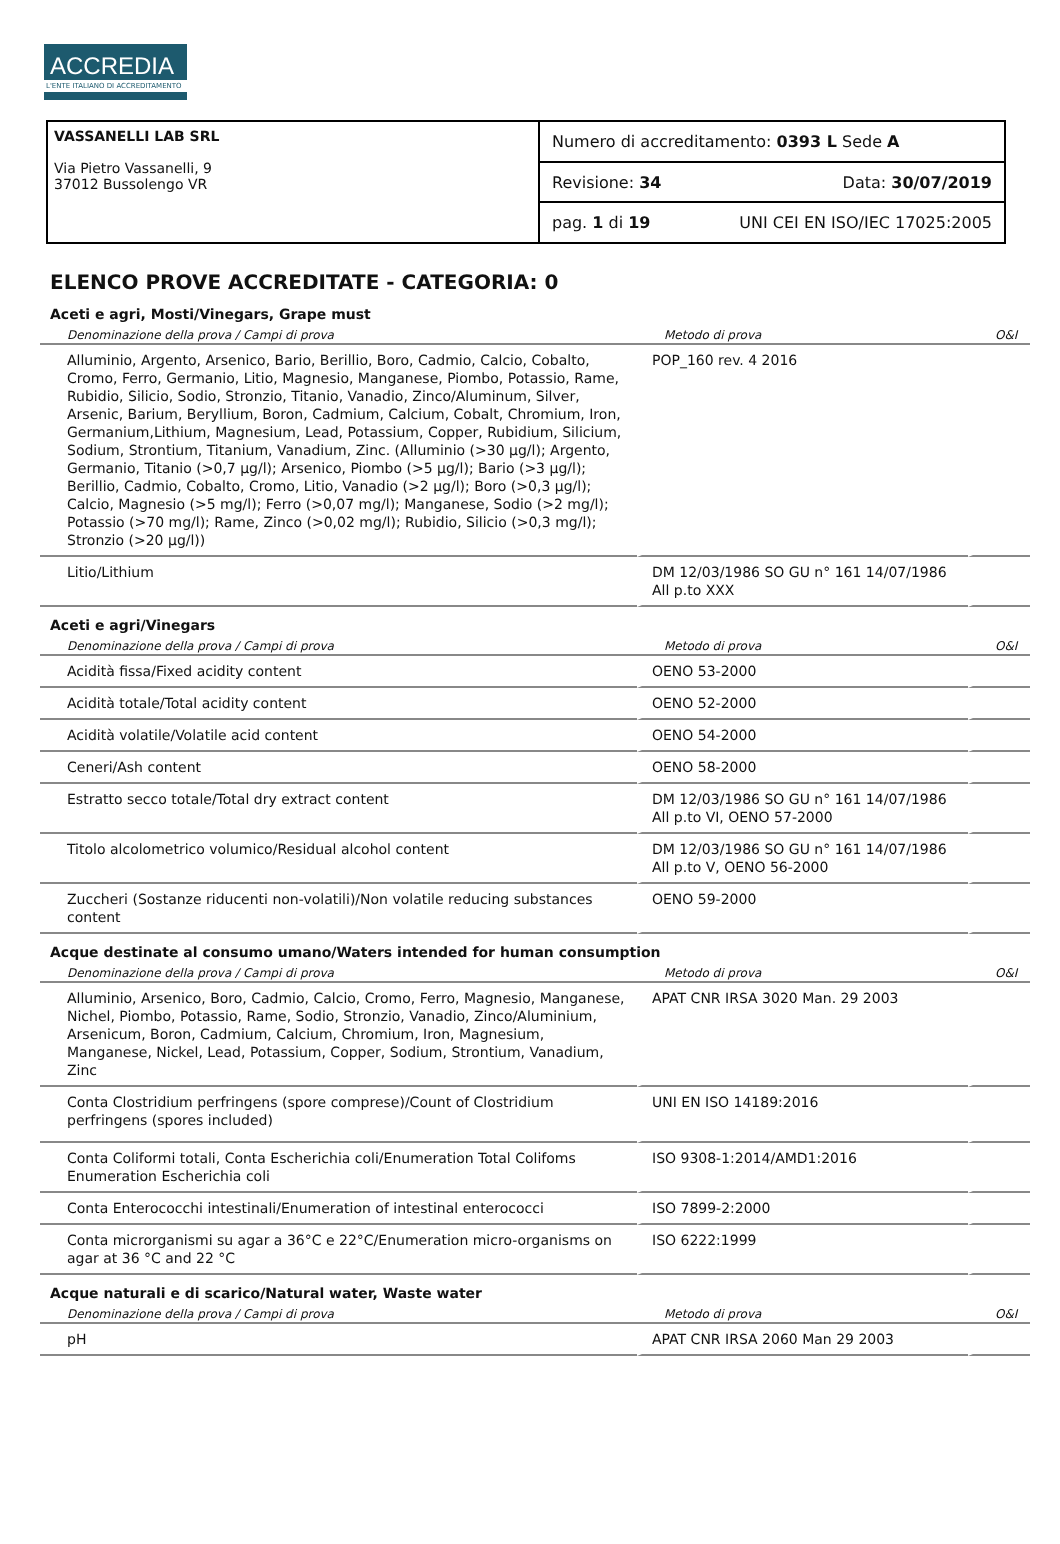ACCREDIA
L'ENTE ITALIANO DI ACCREDITAMENTO
VASSANELLI LAB SRL
Via Pietro Vassanelli, 9
37012 Bussolengo VR
Numero di accreditamento: 0393 L Sede A
Revisione: 34 Data: 30/07/2019
pag. 1 di 19 UNI CEI EN ISO/IEC 17025:2005
ELENCO PROVE ACCREDITATE - CATEGORIA: 0
Aceti e agri, Mosti/Vinegars, Grape must
| Denominazione della prova / Campi di prova | Metodo di prova | O&I |
| --- | --- | --- |
| Alluminio, Argento, Arsenico, Bario, Berillio, Boro, Cadmio, Calcio, Cobalto, Cromo, Ferro, Germanio, Litio, Magnesio, Manganese, Piombo, Potassio, Rame, Rubidio, Silicio, Sodio, Stronzio, Titanio, Vanadio, Zinco/Aluminum, Silver, Arsenic, Barium, Beryllium, Boron, Cadmium, Calcium, Cobalt, Chromium, Iron, Germanium,Lithium, Magnesium, Lead, Potassium, Copper, Rubidium, Silicium, Sodium, Strontium, Titanium, Vanadium, Zinc. (Alluminio (>30 µg/l); Argento, Germanio, Titanio (>0,7 µg/l); Arsenico, Piombo (>5 µg/l); Bario (>3 µg/l); Berillio, Cadmio, Cobalto, Cromo, Litio, Vanadio (>2 µg/l); Boro (>0,3 µg/l); Calcio, Magnesio (>5 mg/l); Ferro (>0,07 mg/l); Manganese, Sodio (>2 mg/l); Potassio (>70 mg/l); Rame, Zinco (>0,02 mg/l); Rubidio, Silicio (>0,3 mg/l); Stronzio (>20 µg/l)) | POP_160 rev. 4 2016 | |
| Litio/Lithium | DM 12/03/1986 SO GU n° 161 14/07/1986 All p.to XXX | |
Aceti e agri/Vinegars
| Denominazione della prova / Campi di prova | Metodo di prova | O&I |
| --- | --- | --- |
| Acidità fissa/Fixed acidity content | OENO 53-2000 | |
| Acidità totale/Total acidity content | OENO 52-2000 | |
| Acidità volatile/Volatile acid content | OENO 54-2000 | |
| Ceneri/Ash content | OENO 58-2000 | |
| Estratto secco totale/Total dry extract content | DM 12/03/1986 SO GU n° 161 14/07/1986 All p.to VI, OENO 57-2000 | |
| Titolo alcolometrico volumico/Residual alcohol content | DM 12/03/1986 SO GU n° 161 14/07/1986 All p.to V, OENO 56-2000 | |
| Zuccheri (Sostanze riducenti non-volatili)/Non volatile reducing substances content | OENO 59-2000 | |
Acque destinate al consumo umano/Waters intended for human consumption
| Denominazione della prova / Campi di prova | Metodo di prova | O&I |
| --- | --- | --- |
| Alluminio, Arsenico, Boro, Cadmio, Calcio, Cromo, Ferro, Magnesio, Manganese, Nichel, Piombo, Potassio, Rame, Sodio, Stronzio, Vanadio, Zinco/Aluminium, Arsenicum, Boron, Cadmium, Calcium, Chromium, Iron, Magnesium, Manganese, Nickel, Lead, Potassium, Copper, Sodium, Strontium, Vanadium, Zinc | APAT CNR IRSA 3020 Man. 29 2003 | |
| Conta Clostridium perfringens (spore comprese)/Count of Clostridium perfringens (spores included) | UNI EN ISO 14189:2016 | |
| Conta Coliformi totali, Conta Escherichia coli/Enumeration Total Colifoms Enumeration Escherichia coli | ISO 9308-1:2014/AMD1:2016 | |
| Conta Enterococchi intestinali/Enumeration of intestinal enterococci | ISO 7899-2:2000 | |
| Conta microrganismi su agar a 36°C e 22°C/Enumeration micro-organisms on agar at 36 °C and 22 °C | ISO 6222:1999 | |
Acque naturali e di scarico/Natural water, Waste water
| Denominazione della prova / Campi di prova | Metodo di prova | O&I |
| --- | --- | --- |
| pH | APAT CNR IRSA 2060 Man 29 2003 | |